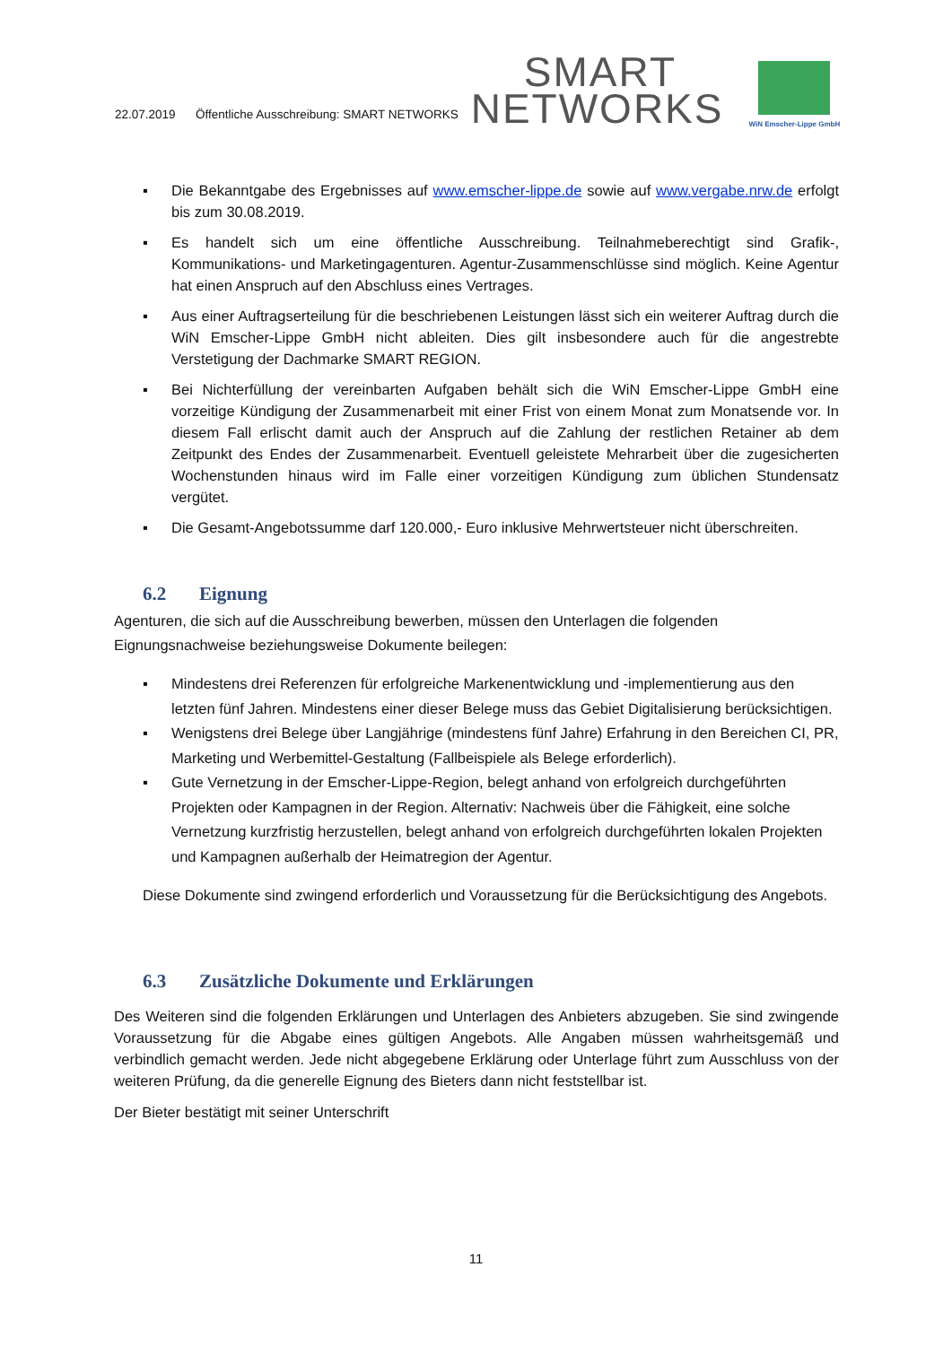22.07.2019 Öffentliche Ausschreibung: SMART NETWORKS
SMART
NETWORKS
WiN Emscher-Lippe GmbH
▪ Die Bekanntgabe des Ergebnisses auf www.emscher-lippe.de sowie auf www.vergabe.nrw.de erfolgt bis zum 30.08.2019.
▪ Es handelt sich um eine öffentliche Ausschreibung. Teilnahmeberechtigt sind Grafik-, Kommunikations- und Marketingagenturen. Agentur-Zusammenschlüsse sind möglich. Keine Agentur hat einen Anspruch auf den Abschluss eines Vertrages.
▪ Aus einer Auftragserteilung für die beschriebenen Leistungen lässt sich ein weiterer Auftrag durch die WiN Emscher-Lippe GmbH nicht ableiten. Dies gilt insbesondere auch für die angestrebte Verstetigung der Dachmarke SMART REGION.
▪ Bei Nichterfüllung der vereinbarten Aufgaben behält sich die WiN Emscher-Lippe GmbH eine vorzeitige Kündigung der Zusammenarbeit mit einer Frist von einem Monat zum Monatsende vor. In diesem Fall erlischt damit auch der Anspruch auf die Zahlung der restlichen Retainer ab dem Zeitpunkt des Endes der Zusammenarbeit. Eventuell geleistete Mehrarbeit über die zugesicherten Wochenstunden hinaus wird im Falle einer vorzeitigen Kündigung zum üblichen Stundensatz vergütet.
▪ Die Gesamt-Angebotssumme darf 120.000,- Euro inklusive Mehrwertsteuer nicht überschreiten.
6.2 Eignung
Agenturen, die sich auf die Ausschreibung bewerben, müssen den Unterlagen die folgenden Eignungsnachweise beziehungsweise Dokumente beilegen:
▪ Mindestens drei Referenzen für erfolgreiche Markenentwicklung und -implementierung aus den letzten fünf Jahren. Mindestens einer dieser Belege muss das Gebiet Digitalisierung berücksichtigen.
▪ Wenigstens drei Belege über Langjährige (mindestens fünf Jahre) Erfahrung in den Bereichen CI, PR, Marketing und Werbemittel-Gestaltung (Fallbeispiele als Belege erforderlich).
▪ Gute Vernetzung in der Emscher-Lippe-Region, belegt anhand von erfolgreich durchgeführten Projekten oder Kampagnen in der Region. Alternativ: Nachweis über die Fähigkeit, eine solche Vernetzung kurzfristig herzustellen, belegt anhand von erfolgreich durchgeführten lokalen Projekten und Kampagnen außerhalb der Heimatregion der Agentur.
Diese Dokumente sind zwingend erforderlich und Voraussetzung für die Berücksichtigung des Angebots.
6.3 Zusätzliche Dokumente und Erklärungen
Des Weiteren sind die folgenden Erklärungen und Unterlagen des Anbieters abzugeben. Sie sind zwingende Voraussetzung für die Abgabe eines gültigen Angebots. Alle Angaben müssen wahrheitsgemäß und verbindlich gemacht werden. Jede nicht abgegebene Erklärung oder Unterlage führt zum Ausschluss von der weiteren Prüfung, da die generelle Eignung des Bieters dann nicht feststellbar ist.
Der Bieter bestätigt mit seiner Unterschrift
11